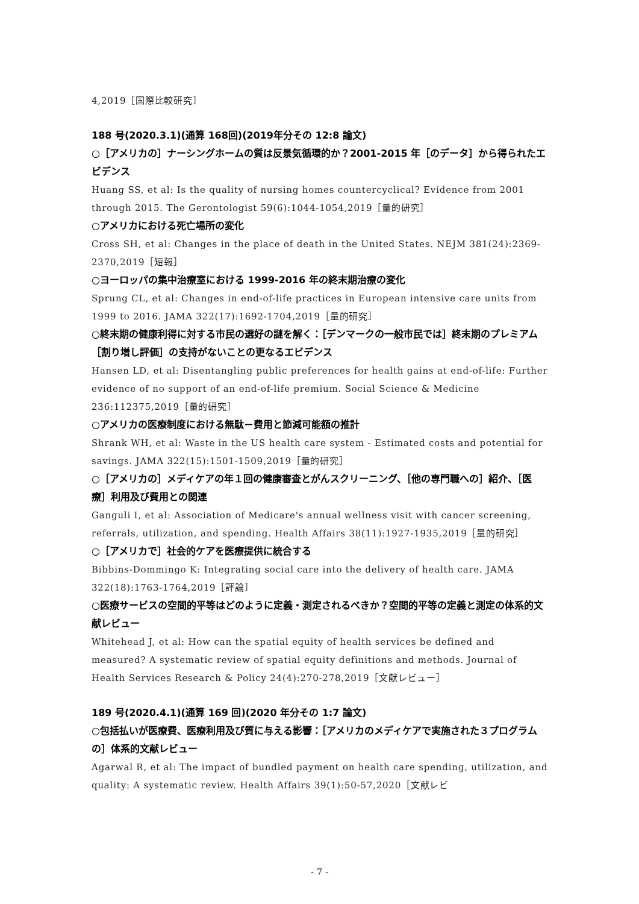4,2019［国際比較研究］
188 号(2020.3.1)(通算 168回)(2019年分その 12:8 論文)
○［アメリカの］ナーシングホームの質は反景気循環的か？2001-2015 年［のデータ］から得られたエビデンス
Huang SS, et al: Is the quality of nursing homes countercyclical? Evidence from 2001 through 2015. The Gerontologist 59(6):1044-1054,2019［量的研究］
○アメリカにおける死亡場所の変化
Cross SH, et al: Changes in the place of death in the United States. NEJM 381(24):2369-2370,2019［短報］
○ヨーロッパの集中治療室における 1999-2016 年の終末期治療の変化
Sprung CL, et al: Changes in end-of-life practices in European intensive care units from 1999 to 2016. JAMA 322(17):1692-1704,2019［量的研究］
○終末期の健康利得に対する市民の選好の謎を解く：［デンマークの一般市民では］終末期のプレミアム［割り増し評価］の支持がないことの更なるエビデンス
Hansen LD, et al: Disentangling public preferences for health gains at end-of-life: Further evidence of no support of an end-of-life premium. Social Science & Medicine 236:112375,2019［量的研究］
○アメリカの医療制度における無駄－費用と節減可能額の推計
Shrank WH, et al: Waste in the US health care system - Estimated costs and potential for savings. JAMA 322(15):1501-1509,2019［量的研究］
○［アメリカの］メディケアの年１回の健康審査とがんスクリーニング、［他の専門職への］紹介、［医療］利用及び費用との関連
Ganguli I, et al: Association of Medicare's annual wellness visit with cancer screening, referrals, utilization, and spending. Health Affairs 38(11):1927-1935,2019［量的研究］
○［アメリカで］社会的ケアを医療提供に統合する
Bibbins-Dommingo K: Integrating social care into the delivery of health care. JAMA 322(18):1763-1764,2019［評論］
○医療サービスの空間的平等はどのように定義・測定されるべきか？空間的平等の定義と測定の体系的文献レビュー
Whitehead J, et al: How can the spatial equity of health services be defined and measured? A systematic review of spatial equity definitions and methods. Journal of Health Services Research & Policy 24(4):270-278,2019［文献レビュー］
189 号(2020.4.1)(通算 169 回)(2020 年分その 1:7 論文)
○包括払いが医療費、医療利用及び質に与える影響：［アメリカのメディケアで実施された３プログラムの］体系的文献レビュー
Agarwal R, et al: The impact of bundled payment on health care spending, utilization, and quality: A systematic review. Health Affairs 39(1):50-57,2020［文献レビ
- 7 -